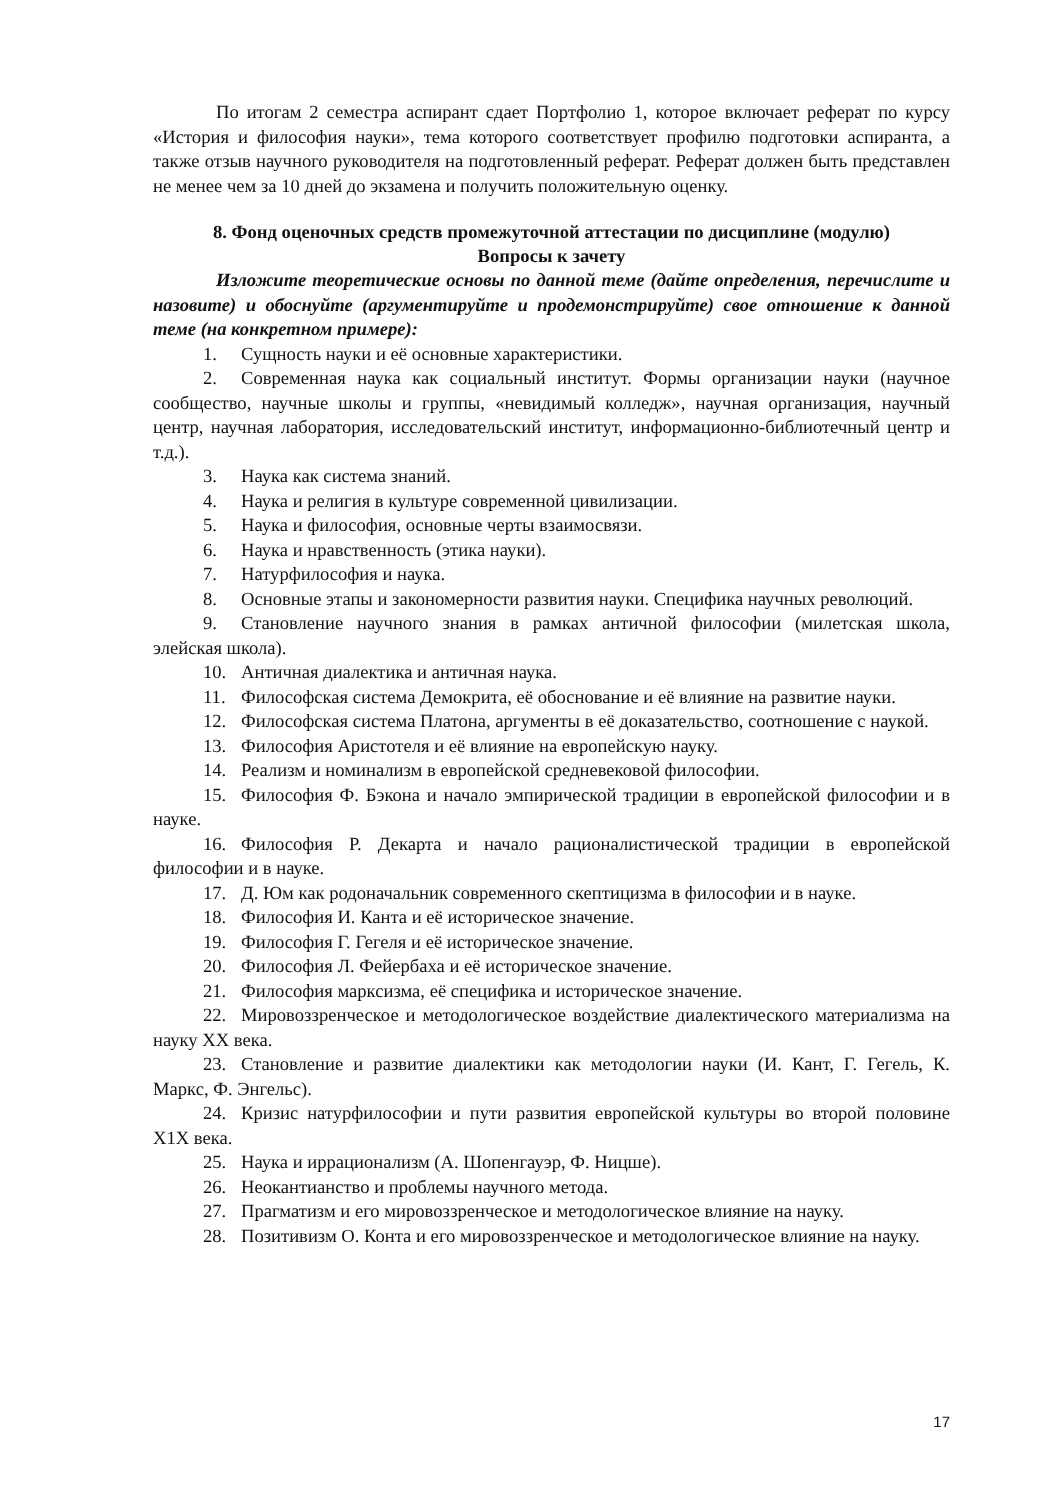По итогам 2 семестра аспирант сдает Портфолио 1, которое включает реферат по курсу «История и философия науки», тема которого соответствует профилю подготовки аспиранта, а также отзыв научного руководителя на подготовленный реферат. Реферат должен быть представлен не менее чем за 10 дней до экзамена и получить положительную оценку.
8. Фонд оценочных средств промежуточной аттестации по дисциплине (модулю)
Вопросы к зачету
Изложите теоретические основы по данной теме (дайте определения, перечислите и назовите) и обоснуйте (аргументируйте и продемонстрируйте) свое отношение к данной теме (на конкретном примере):
1. Сущность науки и её основные характеристики.
2. Современная наука как социальный институт. Формы организации науки (научное сообщество, научные школы и группы, «невидимый колледж», научная организация, научный центр, научная лаборатория, исследовательский институт, информационно-библиотечный центр и т.д.).
3. Наука как система знаний.
4. Наука и религия в культуре современной цивилизации.
5. Наука и философия, основные черты взаимосвязи.
6. Наука и нравственность (этика науки).
7. Натурфилософия и наука.
8. Основные этапы и закономерности развития науки. Специфика научных революций.
9. Становление научного знания в рамках античной философии (милетская школа, элейская школа).
10. Античная диалектика и античная наука.
11. Философская система Демокрита, её обоснование и её влияние на развитие науки.
12. Философская система Платона, аргументы в её доказательство, соотношение с наукой.
13. Философия Аристотеля и её влияние на европейскую науку.
14. Реализм и номинализм в европейской средневековой философии.
15. Философия Ф. Бэкона и начало эмпирической традиции в европейской философии и в науке.
16. Философия Р. Декарта и начало рационалистической традиции в европейской философии и в науке.
17. Д. Юм как родоначальник современного скептицизма в философии и в науке.
18. Философия И. Канта и её историческое значение.
19. Философия Г. Гегеля и её историческое значение.
20. Философия Л. Фейербаха и её историческое значение.
21. Философия марксизма, её специфика и историческое значение.
22. Мировоззренческое и методологическое воздействие диалектического материализма на науку XX века.
23. Становление и развитие диалектики как методологии науки (И. Кант, Г. Гегель, К. Маркс, Ф. Энгельс).
24. Кризис натурфилософии и пути развития европейской культуры во второй половине Х1Х века.
25. Наука и иррационализм (А. Шопенгауэр, Ф. Ницше).
26. Неокантианство и проблемы научного метода.
27. Прагматизм и его мировоззренческое и методологическое влияние на науку.
28. Позитивизм О. Конта и его мировоззренческое и методологическое влияние на науку.
17